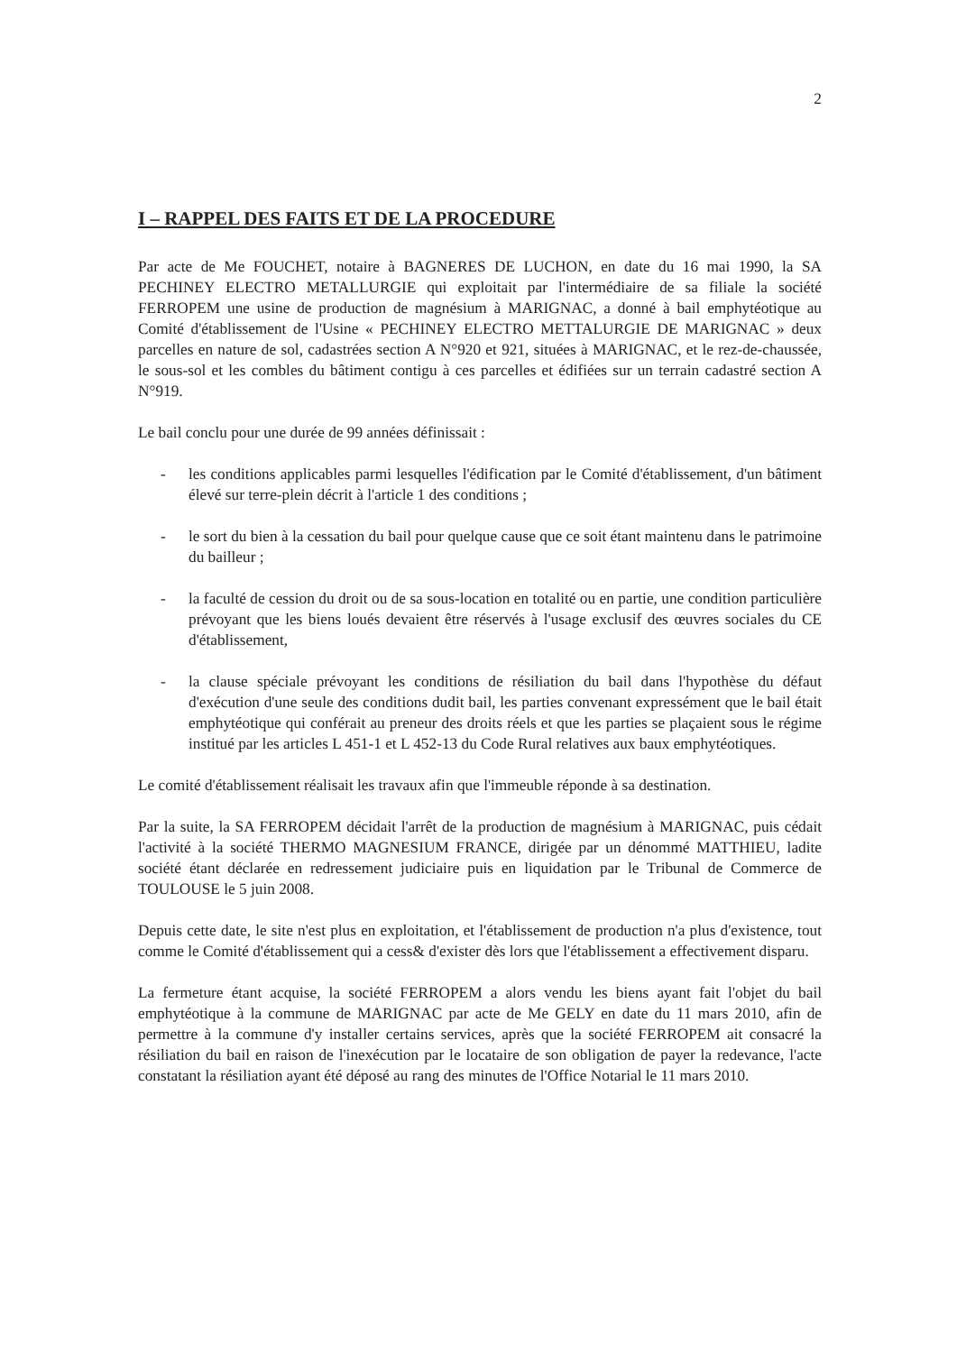2
I – RAPPEL DES FAITS ET DE LA PROCEDURE
Par acte de Me FOUCHET, notaire à BAGNERES DE LUCHON, en date du 16 mai 1990, la SA PECHINEY ELECTRO METALLURGIE qui exploitait par l'intermédiaire de sa filiale la société FERROPEM une usine de production de magnésium à MARIGNAC, a donné à bail emphytéotique au Comité d'établissement de l'Usine « PECHINEY ELECTRO METTALURGIE DE MARIGNAC » deux parcelles en nature de sol, cadastrées section A N°920 et 921, situées à MARIGNAC, et le rez-de-chaussée, le sous-sol et les combles du bâtiment contigu à ces parcelles et édifiées sur un terrain cadastré section A N°919.
Le bail conclu pour une durée de 99 années définissait :
- les conditions applicables parmi lesquelles l'édification par le Comité d'établissement, d'un bâtiment élevé sur terre-plein décrit à l'article 1 des conditions ;
- le sort du bien à la cessation du bail pour quelque cause que ce soit étant maintenu dans le patrimoine du bailleur ;
- la faculté de cession du droit ou de sa sous-location en totalité ou en partie, une condition particulière prévoyant que les biens loués devaient être réservés à l'usage exclusif des œuvres sociales du CE d'établissement,
- la clause spéciale prévoyant les conditions de résiliation du bail dans l'hypothèse du défaut d'exécution d'une seule des conditions dudit bail, les parties convenant expressément que le bail était emphytéotique qui conférait au preneur des droits réels et que les parties se plaçaient sous le régime institué par les articles L 451-1 et L 452-13 du Code Rural relatives aux baux emphytéotiques.
Le comité d'établissement réalisait les travaux afin que l'immeuble réponde à sa destination.
Par la suite, la SA FERROPEM décidait l'arrêt de la production de magnésium à MARIGNAC, puis cédait l'activité à la société THERMO MAGNESIUM FRANCE, dirigée par un dénommé MATTHIEU, ladite société étant déclarée en redressement judiciaire puis en liquidation par le Tribunal de Commerce de TOULOUSE le 5 juin 2008.
Depuis cette date, le site n'est plus en exploitation, et l'établissement de production n'a plus d'existence, tout comme le Comité d'établissement qui a cess& d'exister dès lors que l'établissement a effectivement disparu.
La fermeture étant acquise, la société FERROPEM a alors vendu les biens ayant fait l'objet du bail emphytéotique à la commune de MARIGNAC par acte de Me GELY en date du 11 mars 2010, afin de permettre à la commune d'y installer certains services, après que la société FERROPEM ait consacré la résiliation du bail en raison de l'inexécution par le locataire de son obligation de payer la redevance, l'acte constatant la résiliation ayant été déposé au rang des minutes de l'Office Notarial le 11 mars 2010.